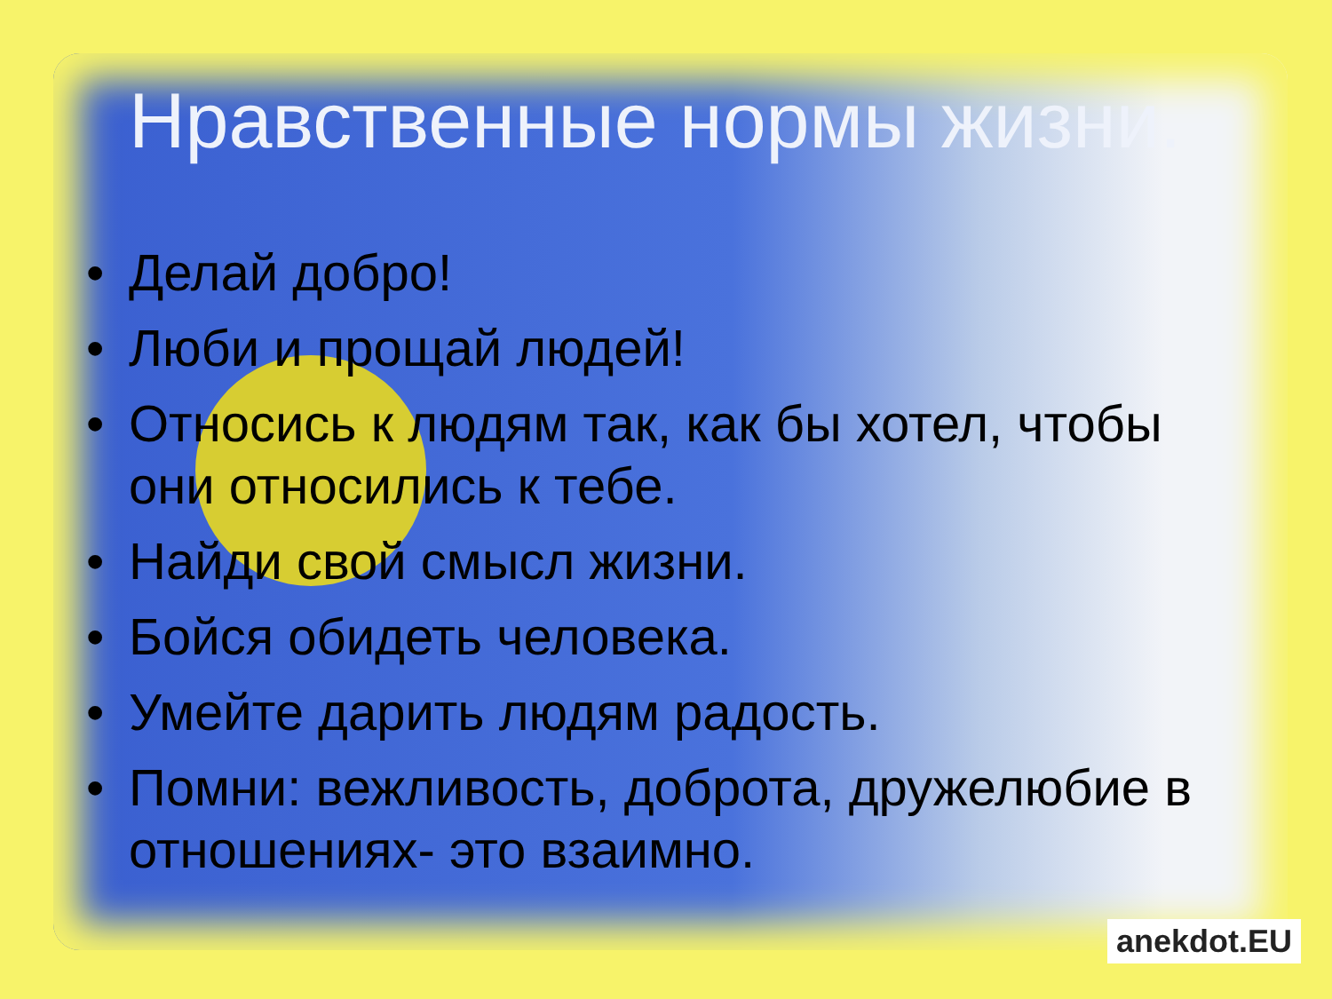Нравственные нормы жизни.
• Делай добро!
• Люби и прощай людей!
• Относись к людям так, как бы хотел, чтобы они относились к тебе.
• Найди свой смысл жизни.
• Бойся обидеть человека.
• Умейте дарить людям радость.
• Помни: вежливость, доброта, дружелюбие в отношениях- это взаимно.
anekdot.EU